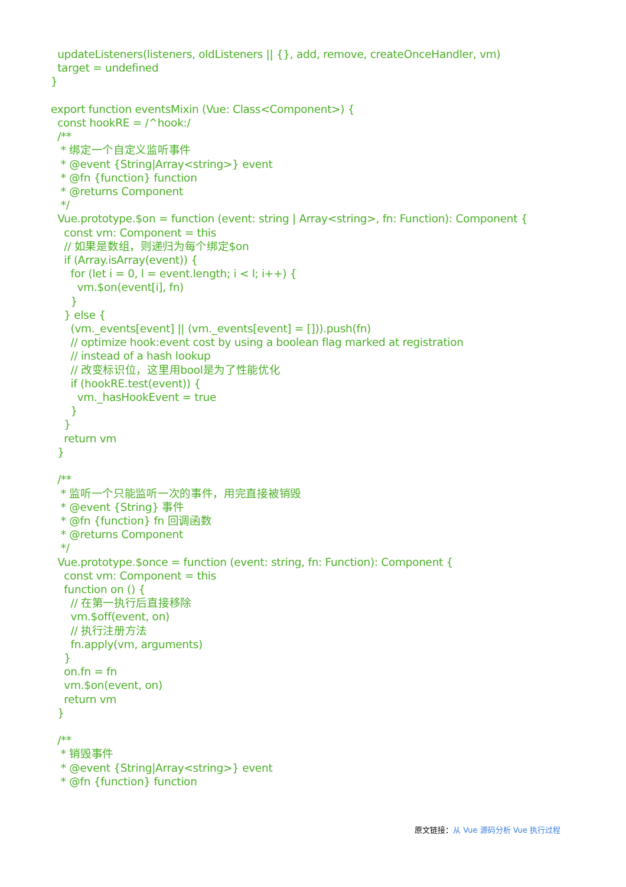updateListeners(listeners, oldListeners || {}, add, remove, createOnceHandler, vm)
  target = undefined
}

export function eventsMixin (Vue: Class<Component>) {
  const hookRE = /^hook:/
  /**
   * 绑定一个自定义监听事件
   * @event {String|Array<string>} event
   * @fn {function} function
   * @returns Component
   */
  Vue.prototype.$on = function (event: string | Array<string>, fn: Function): Component {
    const vm: Component = this
    // 如果是数组，则递归为每个绑定$on
    if (Array.isArray(event)) {
      for (let i = 0, l = event.length; i < l; i++) {
        vm.$on(event[i], fn)
      }
    } else {
      (vm._events[event] || (vm._events[event] = [])).push(fn)
      // optimize hook:event cost by using a boolean flag marked at registration
      // instead of a hash lookup
      // 改变标识位，这里用bool是为了性能优化
      if (hookRE.test(event)) {
        vm._hasHookEvent = true
      }
    }
    return vm
  }

  /**
   * 监听一个只能监听一次的事件，用完直接被销毁
   * @event {String} 事件
   * @fn {function} fn 回调函数
   * @returns Component
   */
  Vue.prototype.$once = function (event: string, fn: Function): Component {
    const vm: Component = this
    function on () {
      // 在第一执行后直接移除
      vm.$off(event, on)
      // 执行注册方法
      fn.apply(vm, arguments)
    }
    on.fn = fn
    vm.$on(event, on)
    return vm
  }

  /**
   * 销毁事件
   * @event {String|Array<string>} event
   * @fn {function} function
原文链接：从 Vue 源码分析 Vue 执行过程